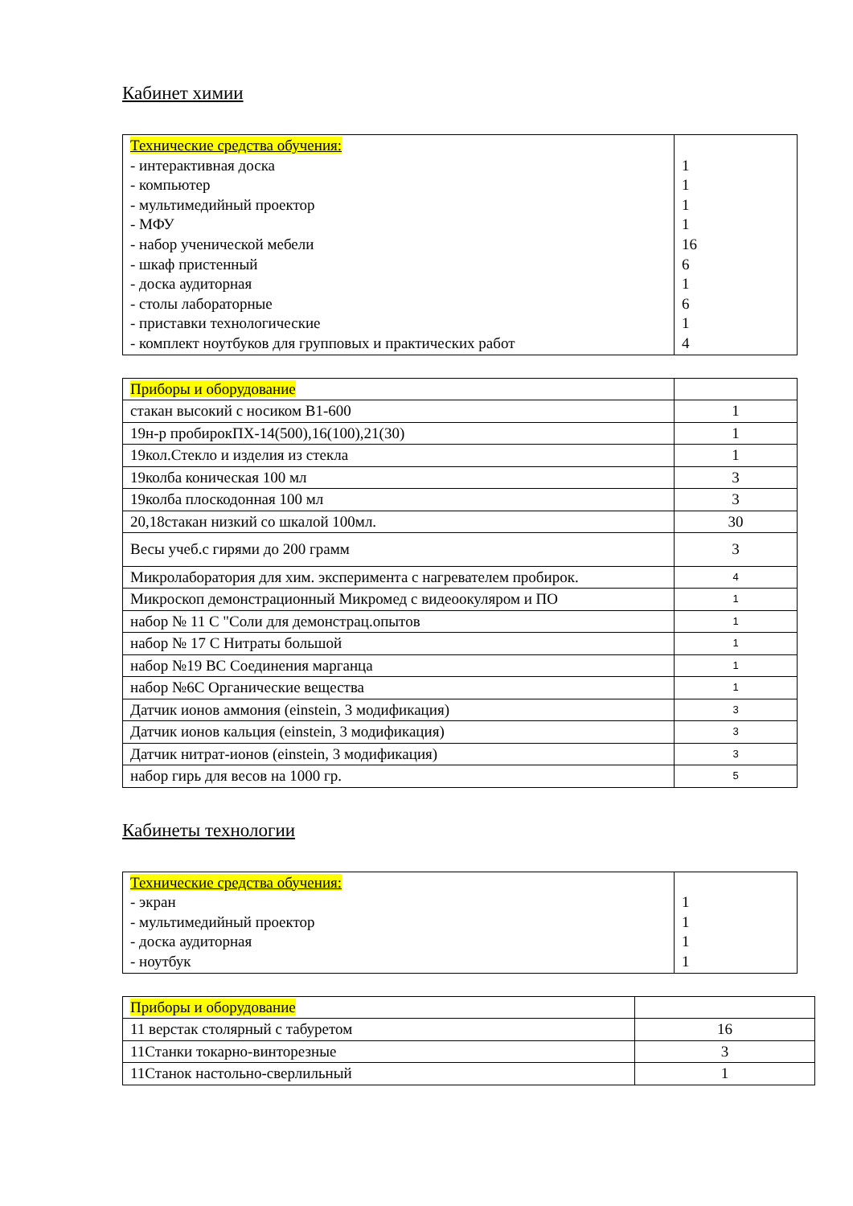Кабинет химии
| Технические средства обучения: - интерактивная доска - компьютер - мультимедийный проектор - МФУ - набор ученической мебели - шкаф пристенный - доска аудиторная - столы лабораторные - приставки технологические - комплект ноутбуков для групповых и практических работ | 1 1 1 1 16 6 1 6 1 4 |
| Приборы и оборудование | |
| стакан высокий с носиком В1-600 | 1 |
| 19н-р пробирокПХ-14(500),16(100),21(30) | 1 |
| 19кол.Стекло и изделия из стекла | 1 |
| 19колба коническая 100 мл | 3 |
| 19колба плоскодонная 100 мл | 3 |
| 20,18стакан низкий со шкалой 100мл. | 30 |
| Весы учеб.с гирями до 200 грамм | 3 |
| Микролаборатория для хим. эксперимента с нагревателем пробирок. | 4 |
| Микроскоп демонстрационный Микромед с видеоокуляром и ПО | 1 |
| набор № 11 С "Соли для демонстрац.опытов | 1 |
| набор № 17 С Нитраты большой | 1 |
| набор №19 ВС Соединения марганца | 1 |
| набор №6С Органические вещества | 1 |
| Датчик ионов аммония (einstein, 3 модификация) | 3 |
| Датчик ионов кальция (einstein, 3 модификация) | 3 |
| Датчик нитрат-ионов (einstein, 3 модификация) | 3 |
| набор гирь для весов на 1000 гр. | 5 |
Кабинеты технологии
| Технические средства обучения: - экран - мультимедийный проектор - доска аудиторная - ноутбук | 1 1 1 1 |
| Приборы и оборудование | |
| 11 верстак столярный с табуретом | 16 |
| 11Станки токарно-винторезные | 3 |
| 11Станок настольно-сверлильный | 1 |